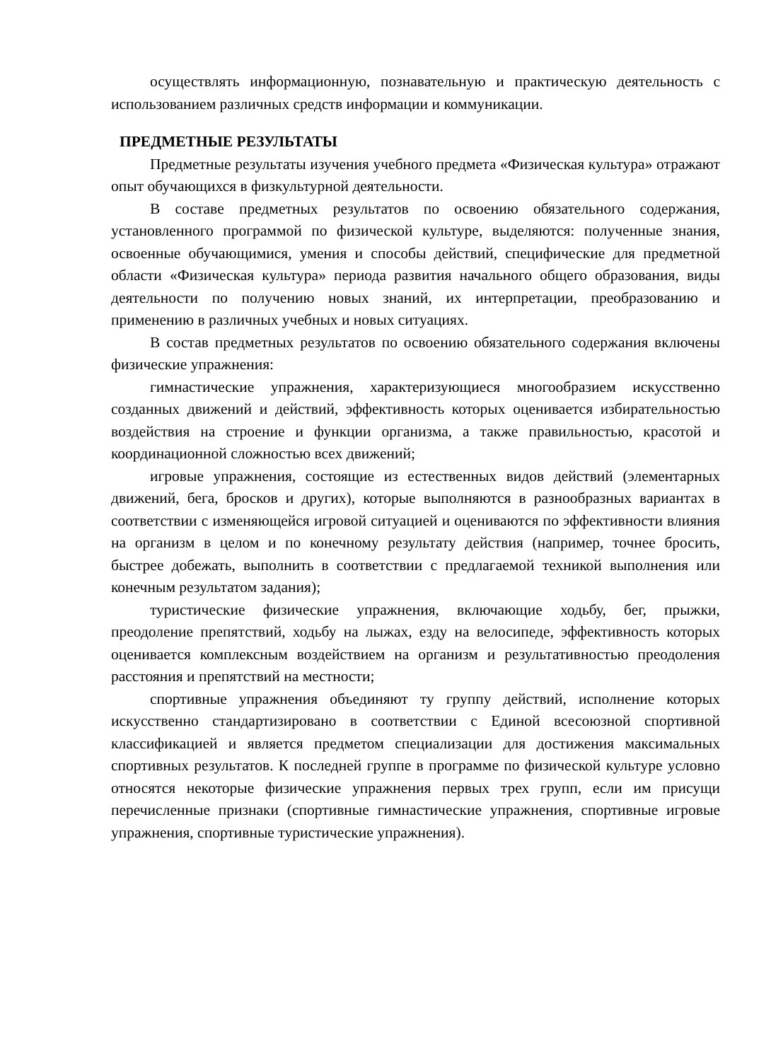осуществлять информационную, познавательную и практическую деятельность с использованием различных средств информации и коммуникации.
ПРЕДМЕТНЫЕ РЕЗУЛЬТАТЫ
Предметные результаты изучения учебного предмета «Физическая культура» отражают опыт обучающихся в физкультурной деятельности.
В составе предметных результатов по освоению обязательного содержания, установленного программой по физической культуре, выделяются: полученные знания, освоенные обучающимися, умения и способы действий, специфические для предметной области «Физическая культура» периода развития начального общего образования, виды деятельности по получению новых знаний, их интерпретации, преобразованию и применению в различных учебных и новых ситуациях.
В состав предметных результатов по освоению обязательного содержания включены физические упражнения:
гимнастические упражнения, характеризующиеся многообразием искусственно созданных движений и действий, эффективность которых оценивается избирательностью воздействия на строение и функции организма, а также правильностью, красотой и координационной сложностью всех движений;
игровые упражнения, состоящие из естественных видов действий (элементарных движений, бега, бросков и других), которые выполняются в разнообразных вариантах в соответствии с изменяющейся игровой ситуацией и оцениваются по эффективности влияния на организм в целом и по конечному результату действия (например, точнее бросить, быстрее добежать, выполнить в соответствии с предлагаемой техникой выполнения или конечным результатом задания);
туристические физические упражнения, включающие ходьбу, бег, прыжки, преодоление препятствий, ходьбу на лыжах, езду на велосипеде, эффективность которых оценивается комплексным воздействием на организм и результативностью преодоления расстояния и препятствий на местности;
спортивные упражнения объединяют ту группу действий, исполнение которых искусственно стандартизировано в соответствии с Единой всесоюзной спортивной классификацией и является предметом специализации для достижения максимальных спортивных результатов. К последней группе в программе по физической культуре условно относятся некоторые физические упражнения первых трех групп, если им присущи перечисленные признаки (спортивные гимнастические упражнения, спортивные игровые упражнения, спортивные туристические упражнения).